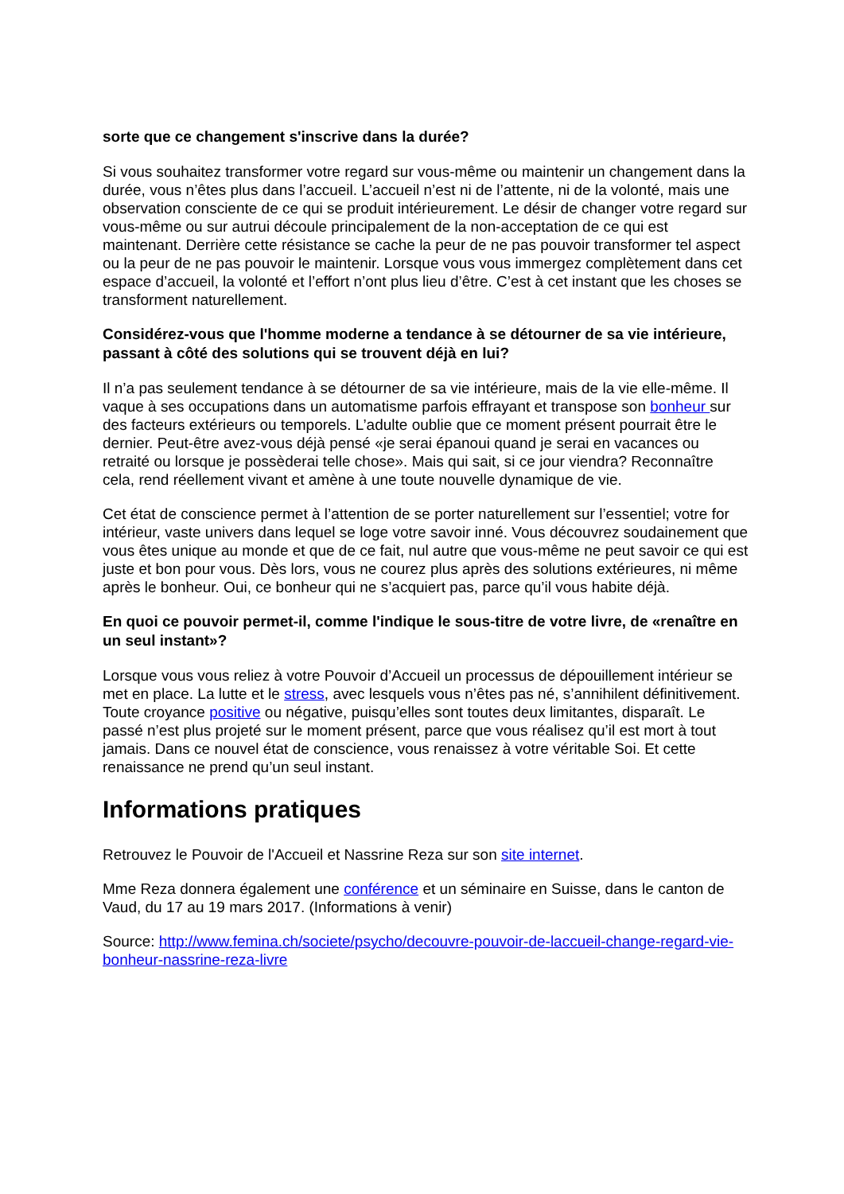sorte que ce changement s'inscrive dans la durée?
Si vous souhaitez transformer votre regard sur vous-même ou maintenir un changement dans la durée, vous n’êtes plus dans l’accueil. L’accueil n’est ni de l’attente, ni de la volonté, mais une observation consciente de ce qui se produit intérieurement. Le désir de changer votre regard sur vous-même ou sur autrui découle principalement de la non-acceptation de ce qui est maintenant. Derrière cette résistance se cache la peur de ne pas pouvoir transformer tel aspect ou la peur de ne pas pouvoir le maintenir. Lorsque vous vous immergez complètement dans cet espace d’accueil, la volonté et l’effort n’ont plus lieu d’être. C’est à cet instant que les choses se transforment naturellement.
Considérez-vous que l'homme moderne a tendance à se détourner de sa vie intérieure, passant à côté des solutions qui se trouvent déjà en lui?
Il n’a pas seulement tendance à se détourner de sa vie intérieure, mais de la vie elle-même. Il vaque à ses occupations dans un automatisme parfois effrayant et transpose son bonheur sur des facteurs extérieurs ou temporels. L’adulte oublie que ce moment présent pourrait être le dernier. Peut-être avez-vous déjà pensé «je serai épanoui quand je serai en vacances ou retraité ou lorsque je possèderai telle chose». Mais qui sait, si ce jour viendra? Reconnaître cela, rend réellement vivant et amène à une toute nouvelle dynamique de vie.
Cet état de conscience permet à l’attention de se porter naturellement sur l’essentiel; votre for intérieur, vaste univers dans lequel se loge votre savoir inné. Vous découvrez soudainement que vous êtes unique au monde et que de ce fait, nul autre que vous-même ne peut savoir ce qui est juste et bon pour vous. Dès lors, vous ne courez plus après des solutions extérieures, ni même après le bonheur. Oui, ce bonheur qui ne s’acquiert pas, parce qu’il vous habite déjà.
En quoi ce pouvoir permet-il, comme l'indique le sous-titre de votre livre, de «renaître en un seul instant»?
Lorsque vous vous reliez à votre Pouvoir d’Accueil un processus de dépouillement intérieur se met en place. La lutte et le stress, avec lesquels vous n’êtes pas né, s’annihilent définitivement. Toute croyance positive ou négative, puisqu’elles sont toutes deux limitantes, disparaît. Le passé n’est plus projeté sur le moment présent, parce que vous réalisez qu’il est mort à tout jamais. Dans ce nouvel état de conscience, vous renaissez à votre véritable Soi. Et cette renaissance ne prend qu’un seul instant.
Informations pratiques
Retrouvez le Pouvoir de l'Accueil et Nassrine Reza sur son site internet.
Mme Reza donnera également une conférence et un séminaire en Suisse, dans le canton de Vaud, du 17 au 19 mars 2017. (Informations à venir)
Source: http://www.femina.ch/societe/psycho/decouvre-pouvoir-de-laccueil-change-regard-vie-bonheur-nassrine-reza-livre